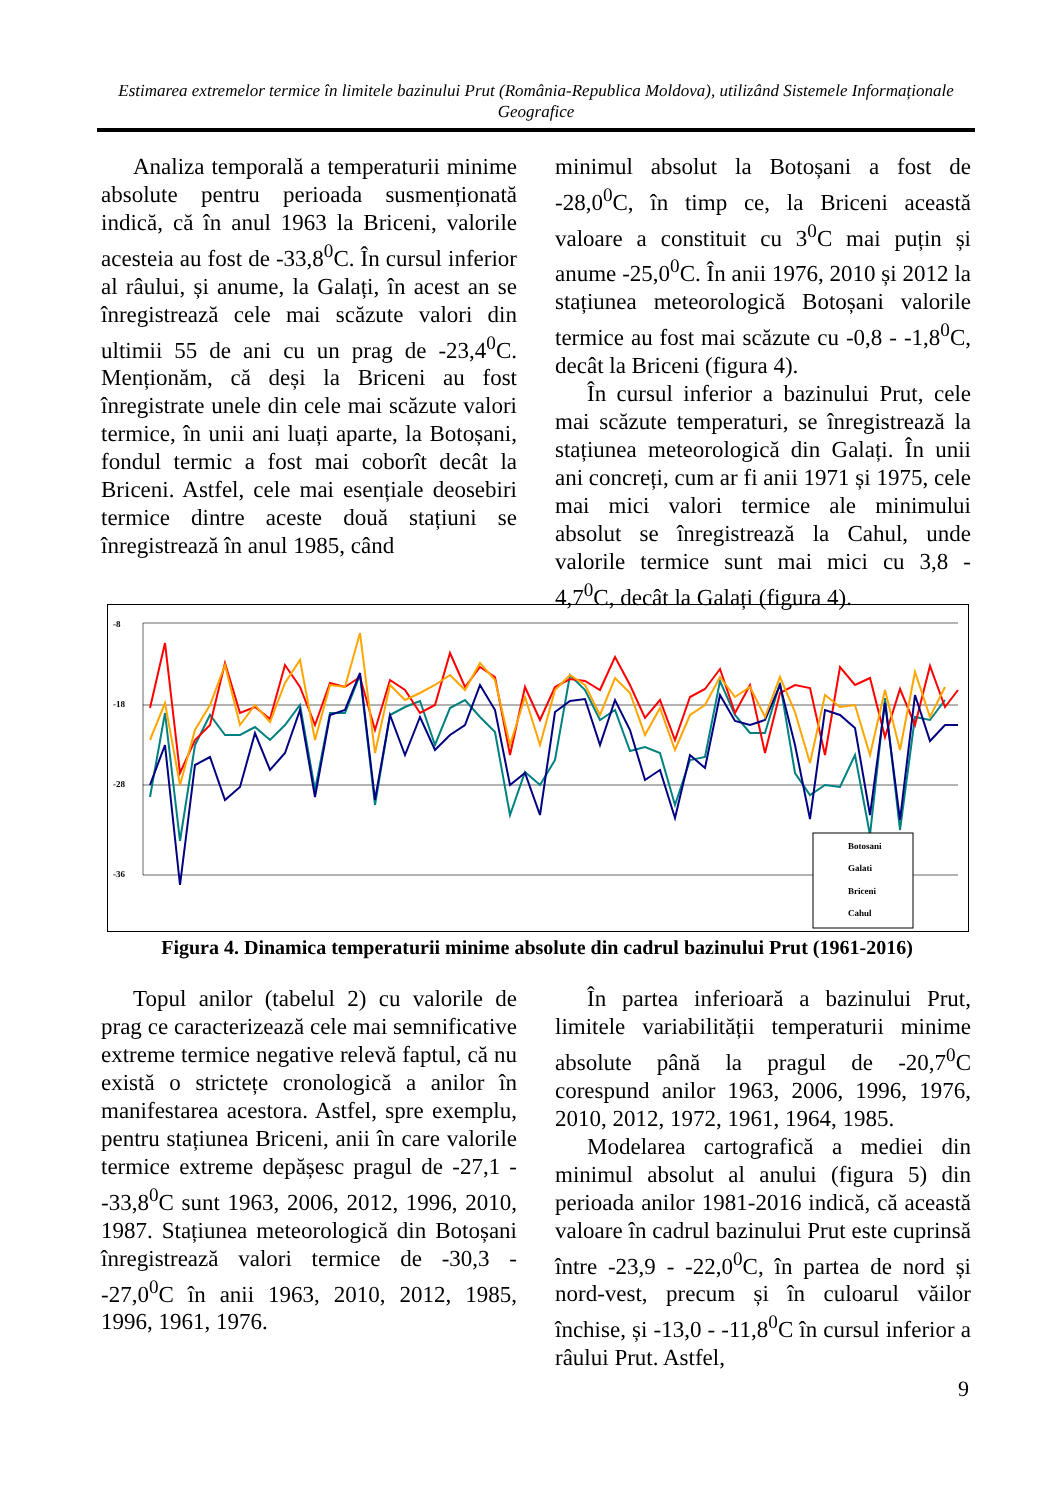Estimarea extremelor termice în limitele bazinului Prut (România-Republica Moldova), utilizând Sistemele Informaționale Geografice
Analiza temporală a temperaturii minime absolute pentru perioada susmenționată indică, că în anul 1963 la Briceni, valorile acesteia au fost de -33,8<sup>0</sup>C. În cursul inferior al râului, și anume, la Galați, în acest an se înregistrează cele mai scăzute valori din ultimii 55 de ani cu un prag de -23,4<sup>0</sup>C. Menționăm, că deși la Briceni au fost înregistrate unele din cele mai scăzute valori termice, în unii ani luați aparte, la Botoșani, fondul termic a fost mai coborît decât la Briceni. Astfel, cele mai esențiale deosebiri termice dintre aceste două stațiuni se înregistrează în anul 1985, când
minimul absolut la Botoșani a fost de -28,0<sup>0</sup>C, în timp ce, la Briceni această valoare a constituit cu 3<sup>0</sup>C mai puțin și anume -25,0<sup>0</sup>C. În anii 1976, 2010 și 2012 la stațiunea meteorologică Botoșani valorile termice au fost mai scăzute cu -0,8 - -1,8<sup>0</sup>C, decât la Briceni (figura 4).
În cursul inferior a bazinului Prut, cele mai scăzute temperaturi, se înregistrează la stațiunea meteorologică din Galați. În unii ani concreți, cum ar fi anii 1971 și 1975, cele mai mici valori termice ale minimului absolut se înregistrează la Cahul, unde valorile termice sunt mai mici cu 3,8 - 4,7<sup>0</sup>C, decât la Galați (figura 4).
-8
-18
-28
-36
Botosani
Galati
Briceni
Cahul
Figura 4. Dinamica temperaturii minime absolute din cadrul bazinului Prut (1961-2016)
Topul anilor (tabelul 2) cu valorile de prag ce caracterizează cele mai semnificative extreme termice negative relevă faptul, că nu există o strictețe cronologică a anilor în manifestarea acestora. Astfel, spre exemplu, pentru stațiunea Briceni, anii în care valorile termice extreme depășesc pragul de -27,1 - -33,8<sup>0</sup>C sunt 1963, 2006, 2012, 1996, 2010, 1987. Stațiunea meteorologică din Botoșani înregistrează valori termice de -30,3 - -27,0<sup>0</sup>C în anii 1963, 2010, 2012, 1985, 1996, 1961, 1976.
În partea inferioară a bazinului Prut, limitele variabilității temperaturii minime absolute până la pragul de -20,7<sup>0</sup>C corespund anilor 1963, 2006, 1996, 1976, 2010, 2012, 1972, 1961, 1964, 1985.
Modelarea cartografică a mediei din minimul absolut al anului (figura 5) din perioada anilor 1981-2016 indică, că această valoare în cadrul bazinului Prut este cuprinsă între -23,9 - -22,0<sup>0</sup>C, în partea de nord și nord-vest, precum și în culoarul văilor închise, și -13,0 - -11,8<sup>0</sup>C în cursul inferior a râului Prut. Astfel,
9